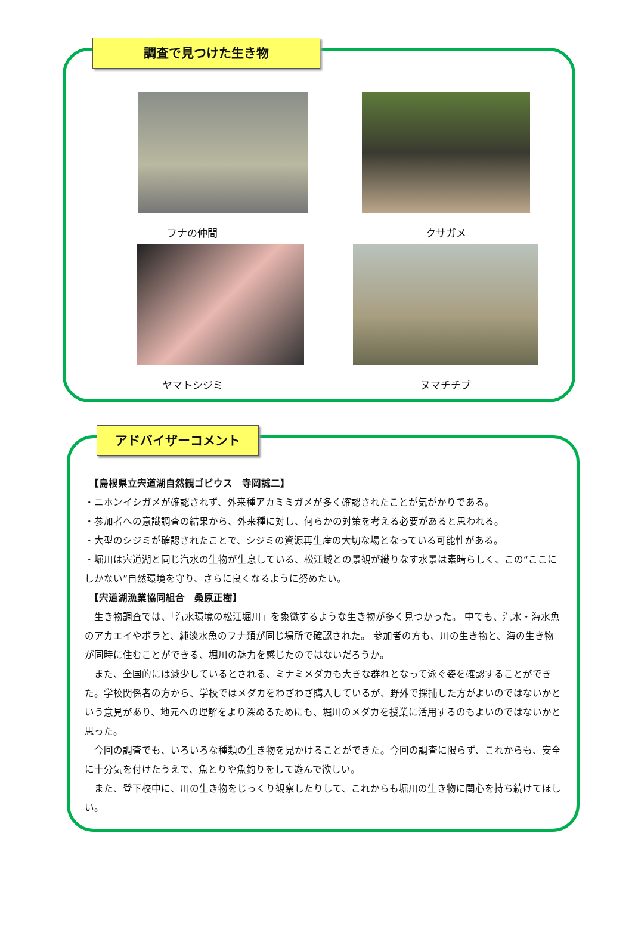調査で見つけた生き物
フナの仲間
クサガメ
ヤマトシジミ
ヌマチチブ
アドバイザーコメント
　【島根県立宍道湖自然観ゴビウス　寺岡誠二】
・ニホンイシガメが確認されず、外来種アカミミガメが多く確認されたことが気がかりである。
・参加者への意識調査の結果から、外来種に対し、何らかの対策を考える必要があると思われる。
・大型のシジミが確認されたことで、シジミの資源再生産の大切な場となっている可能性がある。
・堀川は宍道湖と同じ汽水の生物が生息している、松江城との景観が織りなす水景は素晴らしく、この“ここにしかない”自然環境を守り、さらに良くなるように努めたい。
　【宍道湖漁業協同組合　桑原正樹】
　生き物調査では、「汽水環境の松江堀川」を象徴するような生き物が多く見つかった。 中でも、汽水・海水魚のアカエイやボラと、純淡水魚のフナ類が同じ場所で確認された。 参加者の方も、川の生き物と、海の生き物が同時に住むことができる、堀川の魅力を感じたのではないだろうか。
　また、全国的には減少しているとされる、ミナミメダカも大きな群れとなって泳ぐ姿を確認することができた。学校関係者の方から、学校ではメダカをわざわざ購入しているが、野外で採捕した方がよいのではないかという意見があり、地元への理解をより深めるためにも、堀川のメダカを授業に活用するのもよいのではないかと思った。
　今回の調査でも、いろいろな種類の生き物を見かけることができた。今回の調査に限らず、これからも、安全に十分気を付けたうえで、魚とりや魚釣りをして遊んで欲しい。
　また、登下校中に、川の生き物をじっくり観察したりして、これからも堀川の生き物に関心を持ち続けてほしい。